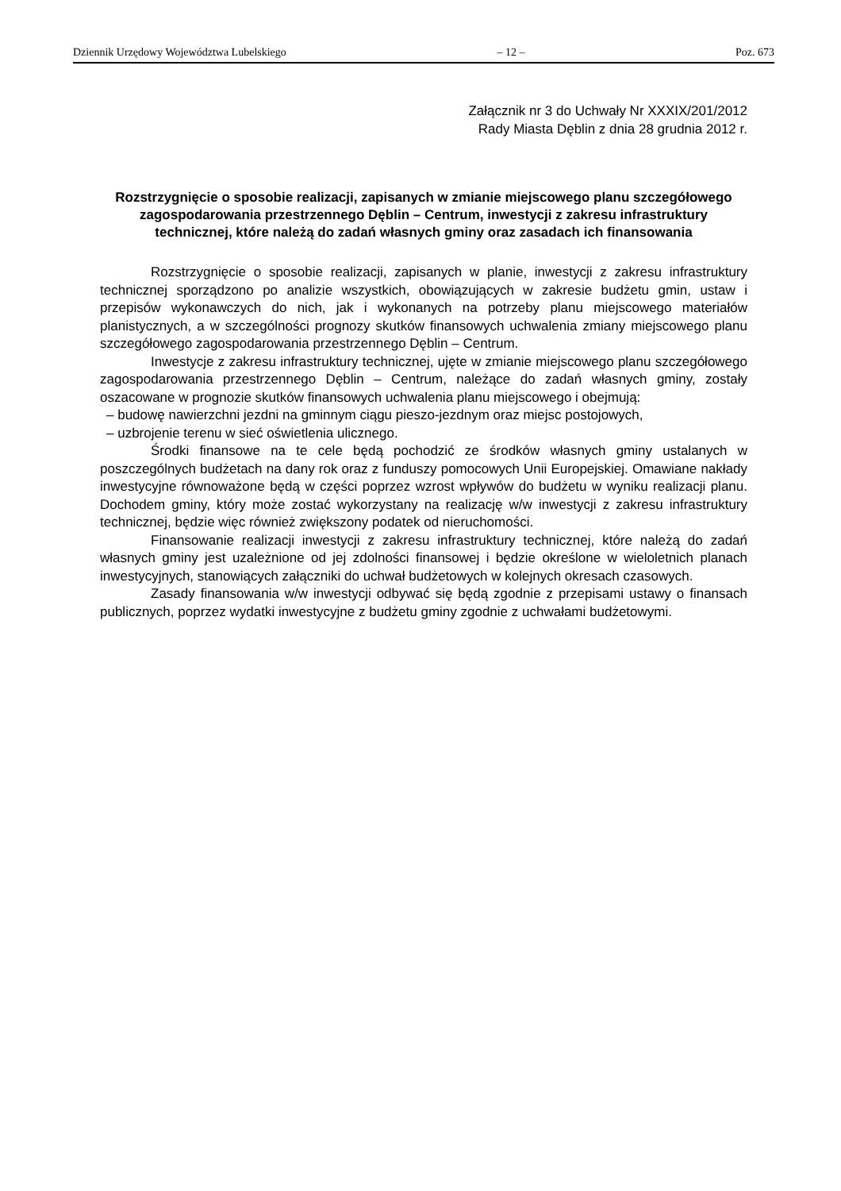Dziennik Urzędowy Województwa Lubelskiego – 12 – Poz. 673
Załącznik nr 3 do Uchwały Nr XXXIX/201/2012
Rady Miasta Dęblin z dnia 28 grudnia 2012 r.
Rozstrzygnięcie o sposobie realizacji, zapisanych w zmianie miejscowego planu szczegółowego zagospodarowania przestrzennego Dęblin – Centrum, inwestycji z zakresu infrastruktury technicznej, które należą do zadań własnych gminy oraz zasadach ich finansowania
Rozstrzygnięcie o sposobie realizacji, zapisanych w planie, inwestycji z zakresu infrastruktury technicznej sporządzono po analizie wszystkich, obowiązujących w zakresie budżetu gmin, ustaw i przepisów wykonawczych do nich, jak i wykonanych na potrzeby planu miejscowego materiałów planistycznych, a w szczególności prognozy skutków finansowych uchwalenia zmiany miejscowego planu szczegółowego zagospodarowania przestrzennego Dęblin – Centrum.
Inwestycje z zakresu infrastruktury technicznej, ujęte w zmianie miejscowego planu szczegółowego zagospodarowania przestrzennego Dęblin – Centrum, należące do zadań własnych gminy, zostały oszacowane w prognozie skutków finansowych uchwalenia planu miejscowego i obejmują:
– budowę nawierzchni jezdni na gminnym ciągu pieszo-jezdnym oraz miejsc postojowych,
– uzbrojenie terenu w sieć oświetlenia ulicznego.
Środki finansowe na te cele będą pochodzić ze środków własnych gminy ustalanych w poszczególnych budżetach na dany rok oraz z funduszy pomocowych Unii Europejskiej. Omawiane nakłady inwestycyjne równoważone będą w części poprzez wzrost wpływów do budżetu w wyniku realizacji planu. Dochodem gminy, który może zostać wykorzystany na realizację w/w inwestycji z zakresu infrastruktury technicznej, będzie więc również zwiększony podatek od nieruchomości.
Finansowanie realizacji inwestycji z zakresu infrastruktury technicznej, które należą do zadań własnych gminy jest uzależnione od jej zdolności finansowej i będzie określone w wieloletnich planach inwestycyjnych, stanowiących załączniki do uchwał budżetowych w kolejnych okresach czasowych.
Zasady finansowania w/w inwestycji odbywać się będą zgodnie z przepisami ustawy o finansach publicznych, poprzez wydatki inwestycyjne z budżetu gminy zgodnie z uchwałami budżetowymi.